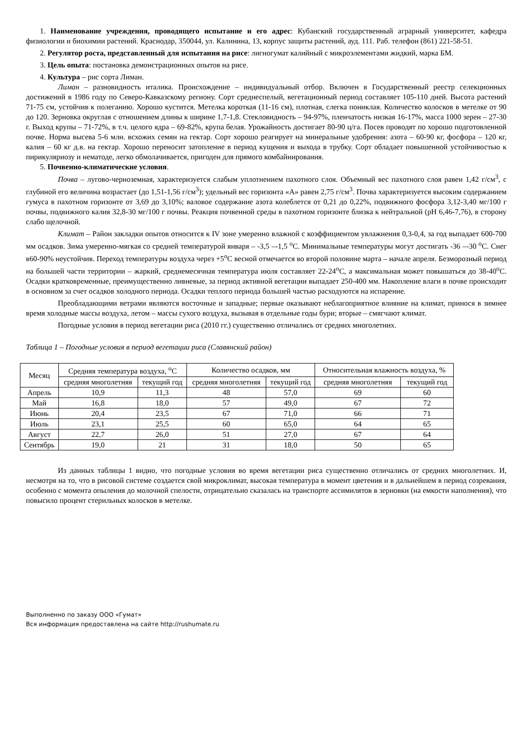1. Наименование учреждения, проводящего испытание и его адрес: Кубанский государственный аграрный университет, кафедра физиологии и биохимии растений. Краснодар, 350044, ул. Калинина, 13, корпус защиты растений, ауд. 111. Раб. телефон (861) 221-58-51.
2. Регулятор роста, представленный для испытания на рисе: лигногумат калийный с микроэлементами жидкий, марка БМ.
3. Цель опыта: постановка демонстрационных опытов на рисе.
4. Культура – рис сорта Лиман.
Лиман – разновидность италика. Происхождение – индивидуальный отбор. Включен в Государственный реестр селекционных достижений в 1986 году по Северо-Кавказскому региону. Сорт среднеспелый, вегетационный период составляет 105-110 дней. Высота растений 71-75 см, устойчив к полеганию. Хорошо кустится. Метелка короткая (11-16 см), плотная, слегка пониклая. Количество колосков в метелке от 90 до 120. Зерновка округлая с отношением длины к ширине 1,7-1,8. Стекловидность – 94-97%, пленчатость низкая 16-17%, масса 1000 зерен – 27-30 г. Выход крупы – 71-72%, в т.ч. целого ядра – 69-82%, крупа белая. Урожайность достигает 80-90 ц/га. Посев проводят по хорошо подготовленной почве. Норма высева 5-6 млн. всхожих семян на гектар. Сорт хорошо реагирует на минеральные удобрения: азота – 60-90 кг, фосфора – 120 кг, калия – 60 кг д.в. на гектар. Хорошо переносит затопление в период кущения и выхода в трубку. Сорт обладает повышенной устойчивостью к пирикуляриозу и нематоде, легко обмолачивается, пригоден для прямого комбайнирования.
5. Почвенно-климатические условия.
Почва – лугово-черноземная, характеризуется слабым уплотнением пахотного слоя. Объемный вес пахотного слоя равен 1,42 г/см<sup>3</sup>, с глубиной его величина возрастает (до 1,51-1,56 г/см<sup>3</sup>); удельный вес горизонта «А» равен 2,75 г/см<sup>3</sup>. Почва характеризуется высоким содержанием гумуса в пахотном горизонте от 3,69 до 3,10%; валовое содержание азота колеблется от 0,21 до 0,22%, подвижного фосфора 3,12-3,40 мг/100 г почвы, подвижного калия 32,8-30 мг/100 г почвы. Реакция почвенной среды в пахотном горизонте близка к нейтральной (pH 6,46-7,76), в сторону слабо щелочной.
Климат – Район закладки опытов относится к IV зоне умеренно влажной с коэффициентом увлажнения 0,3-0,4, за год выпадает 600-700 мм осадков. Зима умеренно-мягкая со средней температурой января – -3,5 –-1,5 <sup>o</sup>С. Минимальные температуры могут достигать -36 –-30 <sup>o</sup>С. Снег в60-90% неустойчив. Переход температуры воздуха через +5<sup>o</sup>С весной отмечается во второй половине марта – начале апреля. Безморозный период на большей части территории – жаркий, среднемесячная температура июля составляет 22-24<sup>o</sup>С, а максимальная может повышаться до 38-40<sup>o</sup>С. Осадки кратковременные, преимущественно ливневые, за период активной вегетации выпадает 250-400 мм. Накопление влаги в почве происходит в основном за счет осадков холодного периода. Осадки теплого периода большей частью расходуются на испарение.
Преобладающими ветрами являются восточные и западные; первые оказывают неблагоприятное влияние на климат, принося в зимнее время холодные массы воздуха, летом – массы сухого воздуха, вызывая в отдельные годы бури; вторые – смягчают климат.
Погодные условия в период вегетации риса (2010 гг.) существенно отличались от средних многолетних.
Таблица 1 – Погодные условия в период вегетации риса (Славянский район)
| Месяц | Средняя температура воздуха, <sup>o</sup>С | | Количество осадков, мм | | Относительная влажность воздуха, % | |
| --- | --- | --- | --- | --- | --- | --- |
| | средняя многолетняя | текущий год | средняя многолетняя | текущий год | средняя многолетняя | текущий год |
| Апрель | 10,9 | 11,3 | 48 | 57,0 | 69 | 60 |
| Май | 16,8 | 18,0 | 57 | 49,0 | 67 | 72 |
| Июнь | 20,4 | 23,5 | 67 | 71,0 | 66 | 71 |
| Июль | 23,1 | 25,5 | 60 | 65,0 | 64 | 65 |
| Август | 22,7 | 26,0 | 51 | 27,0 | 67 | 64 |
| Сентябрь | 19,0 | 21 | 31 | 18,0 | 50 | 65 |
Из данных таблицы 1 видно, что погодные условия во время вегетации риса существенно отличались от средних многолетних. И, несмотря на то, что в рисовой системе создается свой микроклимат, высокая температура в момент цветения и в дальнейшем в период созревания, особенно с момента опыления до молочной спелости, отрицательно сказалась на транспорте ассимилятов в зерновки (на емкости наполнения), что повысило процент стерильных колосков в метелке.
Выполненно по заказу ООО «Гумат»
Вся информация предоставлена на сайте http://rushumate.ru